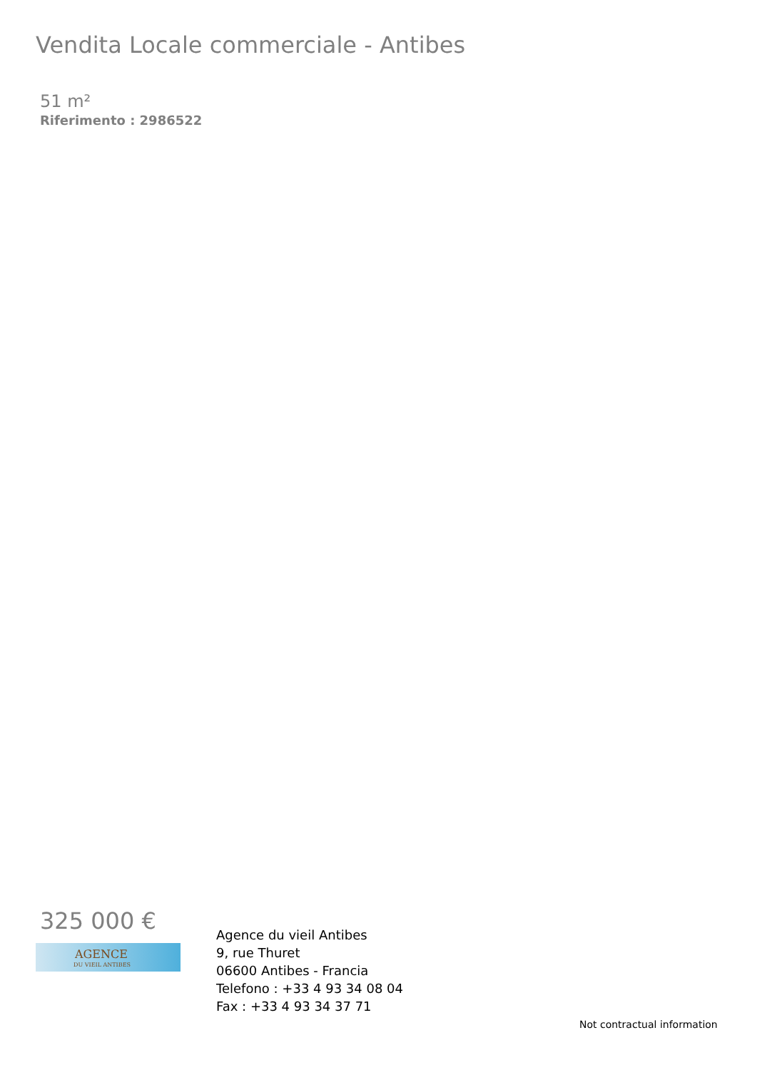Vendita Locale commerciale - Antibes
51 m²
Riferimento : 2986522
325 000 €
AGENCE
DU VIEIL ANTIBES
Agence du vieil Antibes
9, rue Thuret
06600 Antibes - Francia
Telefono : +33 4 93 34 08 04
Fax : +33 4 93 34 37 71
Not contractual information